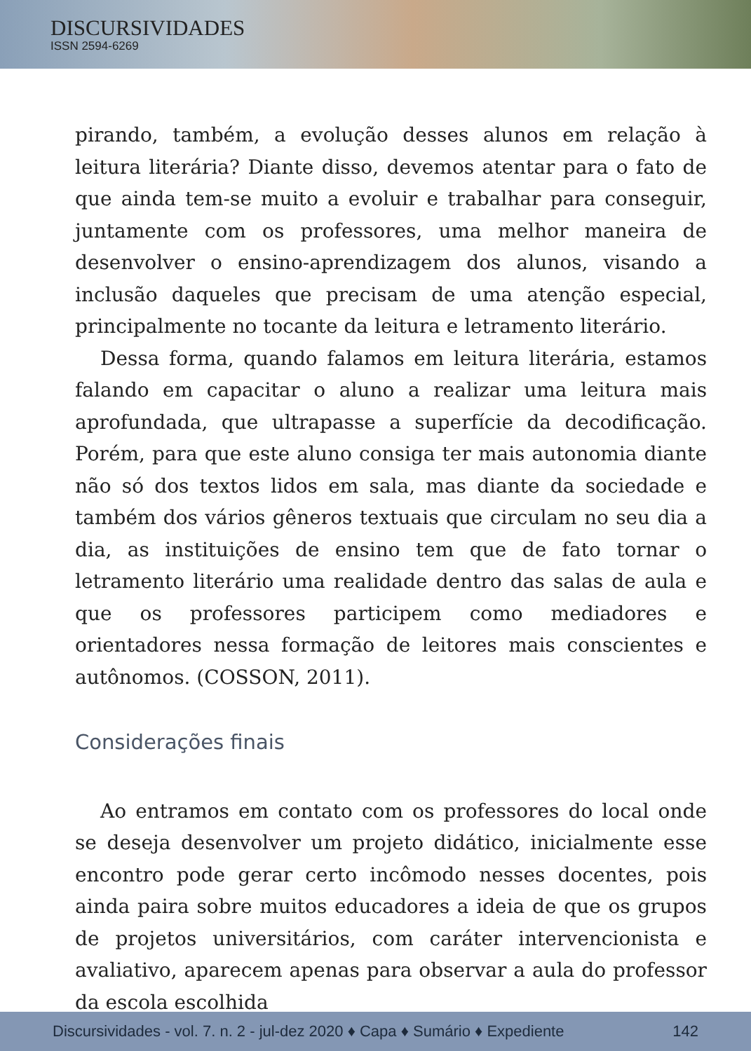DISCURSIVIDADES
ISSN 2594-6269
pirando, também, a evolução desses alunos em relação à leitura literária? Diante disso, devemos atentar para o fato de que ainda tem-se muito a evoluir e trabalhar para conseguir, juntamente com os professores, uma melhor maneira de desenvolver o ensino-aprendizagem dos alunos, visando a inclusão daqueles que precisam de uma atenção especial, principalmente no tocante da leitura e letramento literário.
Dessa forma, quando falamos em leitura literária, estamos falando em capacitar o aluno a realizar uma leitura mais aprofundada, que ultrapasse a superfície da decodificação. Porém, para que este aluno consiga ter mais autonomia diante não só dos textos lidos em sala, mas diante da sociedade e também dos vários gêneros textuais que circulam no seu dia a dia, as instituições de ensino tem que de fato tornar o letramento literário uma realidade dentro das salas de aula e que os professores participem como mediadores e orientadores nessa formação de leitores mais conscientes e autônomos. (COSSON, 2011).
Considerações finais
Ao entramos em contato com os professores do local onde se deseja desenvolver um projeto didático, inicialmente esse encontro pode gerar certo incômodo nesses docentes, pois ainda paira sobre muitos educadores a ideia de que os grupos de projetos universitários, com caráter intervencionista e avaliativo, aparecem apenas para observar a aula do professor da escola escolhida
Discursividades - vol. 7. n. 2 - jul-dez 2020 ♦ Capa ♦ Sumário ♦ Expediente 142